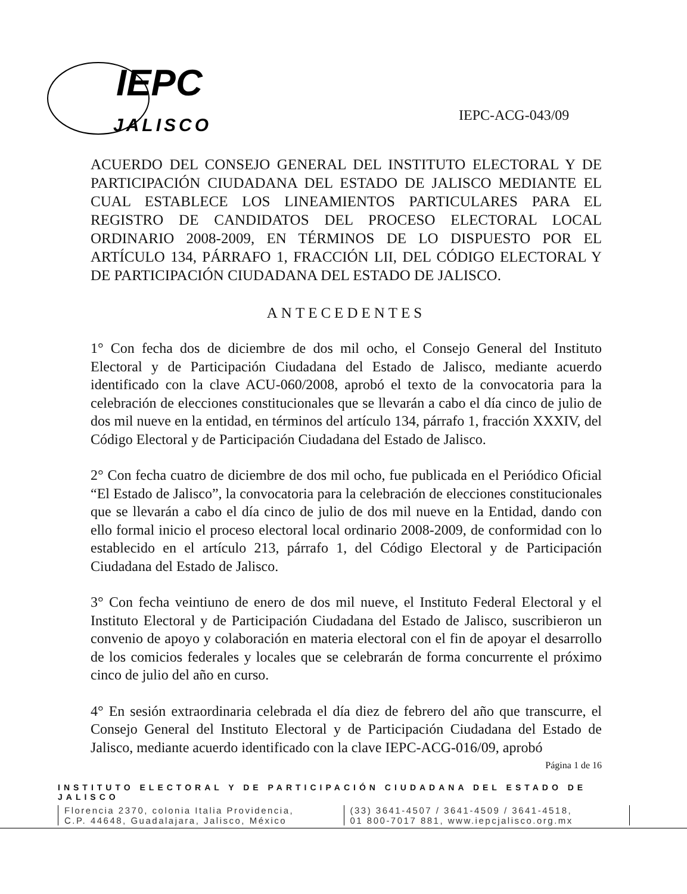IEPC
JALISCO
IEPC-ACG-043/09
ACUERDO DEL CONSEJO GENERAL DEL INSTITUTO ELECTORAL Y DE PARTICIPACIÓN CIUDADANA DEL ESTADO DE JALISCO MEDIANTE EL CUAL ESTABLECE LOS LINEAMIENTOS PARTICULARES PARA EL REGISTRO DE CANDIDATOS DEL PROCESO ELECTORAL LOCAL ORDINARIO 2008-2009, EN TÉRMINOS DE LO DISPUESTO POR EL ARTÍCULO 134, PÁRRAFO 1, FRACCIÓN LII, DEL CÓDIGO ELECTORAL Y DE PARTICIPACIÓN CIUDADANA DEL ESTADO DE JALISCO.
ANTECEDENTES
1° Con fecha dos de diciembre de dos mil ocho, el Consejo General del Instituto Electoral y de Participación Ciudadana del Estado de Jalisco, mediante acuerdo identificado con la clave ACU-060/2008, aprobó el texto de la convocatoria para la celebración de elecciones constitucionales que se llevarán a cabo el día cinco de julio de dos mil nueve en la entidad, en términos del artículo 134, párrafo 1, fracción XXXIV, del Código Electoral y de Participación Ciudadana del Estado de Jalisco.
2° Con fecha cuatro de diciembre de dos mil ocho, fue publicada en el Periódico Oficial “El Estado de Jalisco”, la convocatoria para la celebración de elecciones constitucionales que se llevarán a cabo el día cinco de julio de dos mil nueve en la Entidad, dando con ello formal inicio el proceso electoral local ordinario 2008-2009, de conformidad con lo establecido en el artículo 213, párrafo 1, del Código Electoral y de Participación Ciudadana del Estado de Jalisco.
3° Con fecha veintiuno de enero de dos mil nueve, el Instituto Federal Electoral y el Instituto Electoral y de Participación Ciudadana del Estado de Jalisco, suscribieron un convenio de apoyo y colaboración en materia electoral con el fin de apoyar el desarrollo de los comicios federales y locales que se celebrarán de forma concurrente el próximo cinco de julio del año en curso.
4° En sesión extraordinaria celebrada el día diez de febrero del año que transcurre, el Consejo General del Instituto Electoral y de Participación Ciudadana del Estado de Jalisco, mediante acuerdo identificado con la clave IEPC-ACG-016/09, aprobó
Página 1 de 16
INSTITUTO ELECTORAL Y DE PARTICIPACIÓN CIUDADANA DEL ESTADO DE JALISCO
Florencia 2370, colonia Italia Providencia,
C.P. 44648, Guadalajara, Jalisco, México
(33) 3641-4507 / 3641-4509 / 3641-4518,
01 800-7017 881, www.iepcjalisco.org.mx